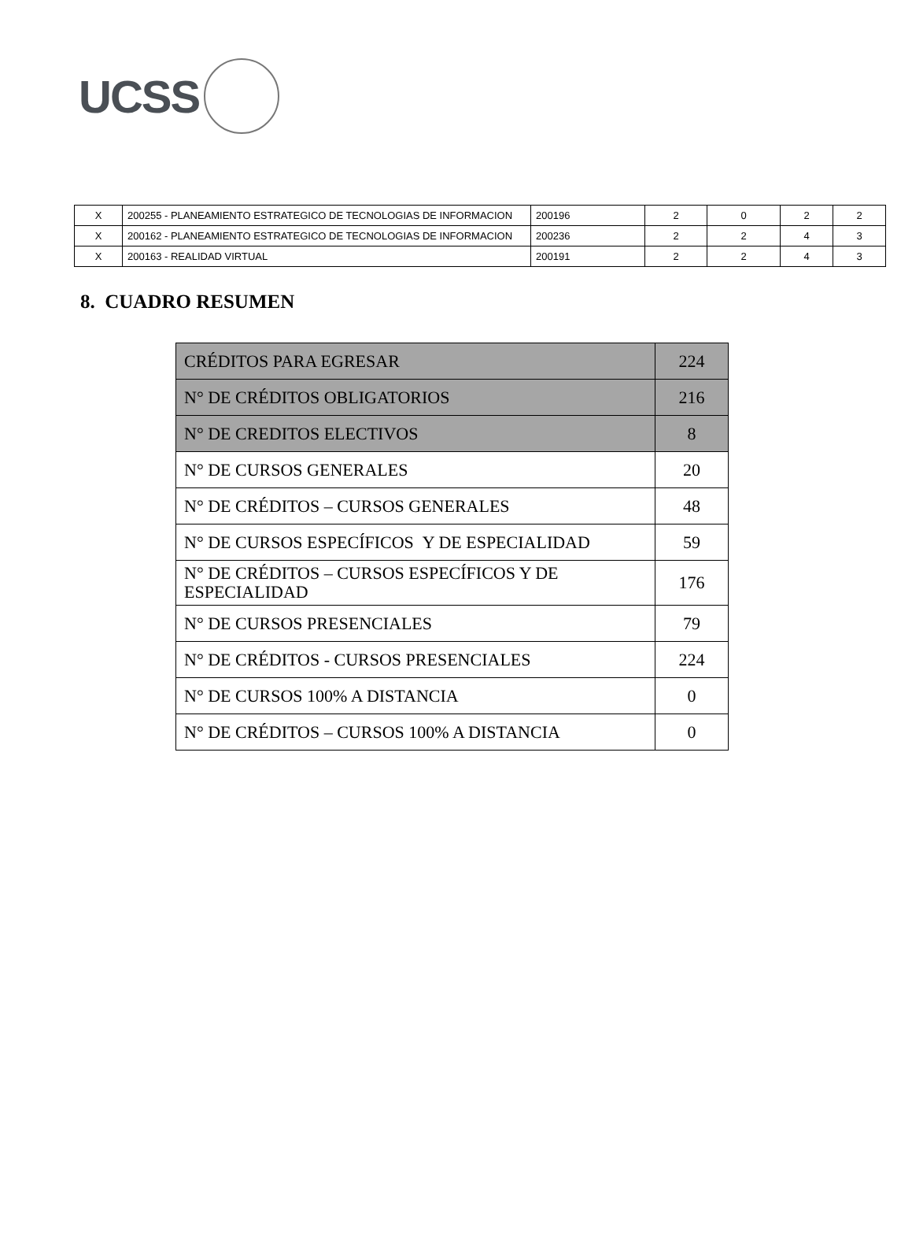UCSS
| X | 200255 - PLANEAMIENTO ESTRATEGICO DE TECNOLOGIAS DE INFORMACION | 200196 | 2 | 0 | 2 | 2 |
| X | 200162 - PLANEAMIENTO ESTRATEGICO DE TECNOLOGIAS DE INFORMACION | 200236 | 2 | 2 | 4 | 3 |
| X | 200163 - REALIDAD VIRTUAL | 200191 | 2 | 2 | 4 | 3 |
8. CUADRO RESUMEN
| CRÉDITOS PARA EGRESAR | 224 |
| N° DE CRÉDITOS OBLIGATORIOS | 216 |
| N° DE CREDITOS ELECTIVOS | 8 |
| N° DE CURSOS GENERALES | 20 |
| N° DE CRÉDITOS – CURSOS GENERALES | 48 |
| N° DE CURSOS ESPECÍFICOS Y DE ESPECIALIDAD | 59 |
| N° DE CRÉDITOS – CURSOS ESPECÍFICOS Y DE ESPECIALIDAD | 176 |
| N° DE CURSOS PRESENCIALES | 79 |
| N° DE CRÉDITOS - CURSOS PRESENCIALES | 224 |
| N° DE CURSOS 100% A DISTANCIA | 0 |
| N° DE CRÉDITOS – CURSOS 100% A DISTANCIA | 0 |